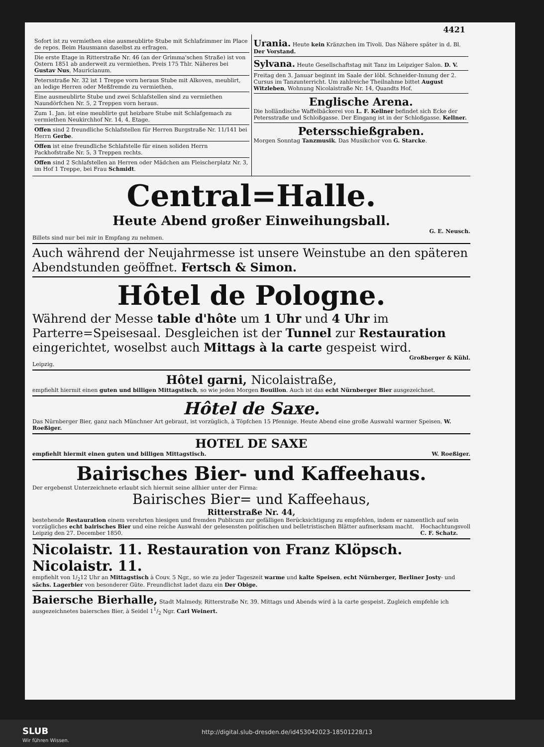4421
Sofort ist zu vermiethen eine ausmeublirte Stube mit Schlafzimmer im Place de repos. Beim Hausmann daselbst zu erfragen.
Die erste Etage in Ritterstraße Nr. 46 (an der Grimma'schen Straße) ist von Ostern 1851 ab anderweit zu vermiethen. Preis 175 Thlr. Näheres bei Gustav Nus, Mauricianum.
Petersstraße Nr. 32 ist 1 Treppe vorn heraus Stube mit Alkoven, meublirt, an ledige Herren oder Meßfremde zu vermiethen.
Eine ausmeublirte Stube und zwei Schlafstellen sind zu vermiethen Naundörfchen Nr. 5, 2 Treppen vorn heraus.
Zum 1. Jan. ist eine meublirte gut heizbare Stube mit Schlafgemach zu vermiethen Neukirchhof Nr. 14, 4. Etage.
Offen sind 2 freundliche Schlafstellen für Herren Burgstraße Nr. 11/141 bei Herrn Gerbe.
Offen ist eine freundliche Schlafstelle für einen soliden Herrn Packhofstraße Nr. 5, 3 Treppen rechts.
Offen sind 2 Schlafstellen an Herren oder Mädchen am Fleischerplatz Nr. 3, im Hof 1 Treppe, bei Frau Schmidt.
Urania. Heute kein Kränzchen im Tivoli. Das Nähere später in d. Bl. Der Vorstand.
Sylvana. Heute Gesellschaftstag mit Tanz im Leipziger Salon. D. V.
Freitag den 3. Januar beginnt im Saale der löbl. Schneider-Innung der 2. Cursus im Tanzunterricht. Um zahlreiche Theilnahme bittet August Witzleben, Wohnung Nicolaistraße Nr. 14, Quandts Hof.
Englische Arena.
Die holländische Waffelbäckerei von L. F. Kellner befindet sich Ecke der Petersstraße und Schloßgasse. Der Eingang ist in der Schloßgasse. Kellner.
Petersschießgraben.
Morgen Sonntag Tanzmusik. Das Musikchor von G. Starcke.
Central=Halle.
Heute Abend großer Einweihungsball.
G. E. Neusch.
Billets sind nur bei mir in Empfang zu nehmen.
Auch während der Neujahrmesse ist unsere Weinstube an den späteren Abendstunden geöffnet. Fertsch & Simon.
Hôtel de Pologne.
Während der Messe table d'hôte um 1 Uhr und 4 Uhr im Parterre=Speisesaal. Desgleichen ist der Tunnel zur Restauration eingerichtet, woselbst auch Mittags à la carte gespeist wird.
Großberger & Kühl.
Leipzig.
Hôtel garni, Nicolaistraße,
empfiehlt hiermit einen guten und billigen Mittagstisch, so wie jeden Morgen Bouillon. Auch ist das echt Nürnberger Bier ausgezeichnet.
Hôtel de Saxe.
Das Nürnberger Bier, ganz nach Münchner Art gebraut, ist vorzüglich, à Töpfchen 15 Pfennige. Heute Abend eine große Auswahl warmer Speisen. W. Roeßiger.
HOTEL DE SAXE
empfiehlt hiermit einen guten und billigen Mittagstisch. W. Roeßiger.
Bairisches Bier- und Kaffeehaus.
Der ergebenst Unterzeichnete erlaubt sich hiermit seine allhier unter der Firma:
Bairisches Bier= und Kaffeehaus,
Ritterstraße Nr. 44,
bestehende Restauration einem verehrten hiesigen und fremden Publicum zur gefälligen Berücksichtigung zu empfehlen, indem er namentlich auf sein vorzügliches echt bairisches Bier und eine reiche Auswahl der gelesensten politischen und belletristischen Blätter aufmerksam macht. Hochachtungsvoll
C. F. Schatz.
Leipzig den 27. December 1850.
Nicolaistr. 11. Restauration von Franz Klöpsch. Nicolaistr. 11.
empfiehlt von 1/<sub>2</sub>12 Uhr an Mittagstisch à Couv. 5 Ngr., so wie zu jeder Tageszeit warme und kalte Speisen, echt Nürnberger, Berliner Josty- und sächs. Lagerbier von besonderer Güte. Freundlichst ladet dazu ein Der Obige.
Baiersche Bierhalle, Stadt Malmedy, Ritterstraße Nr. 39. Mittags und Abends wird à la carte gespeist. Zugleich empfehle ich ausgezeichnetes baiersches Bier, à Seidel 11/2 Ngr. Carl Weinert.
SLUB http://digital.slub-dresden.de/id453042023-18501228/13
Wir führen Wissen.